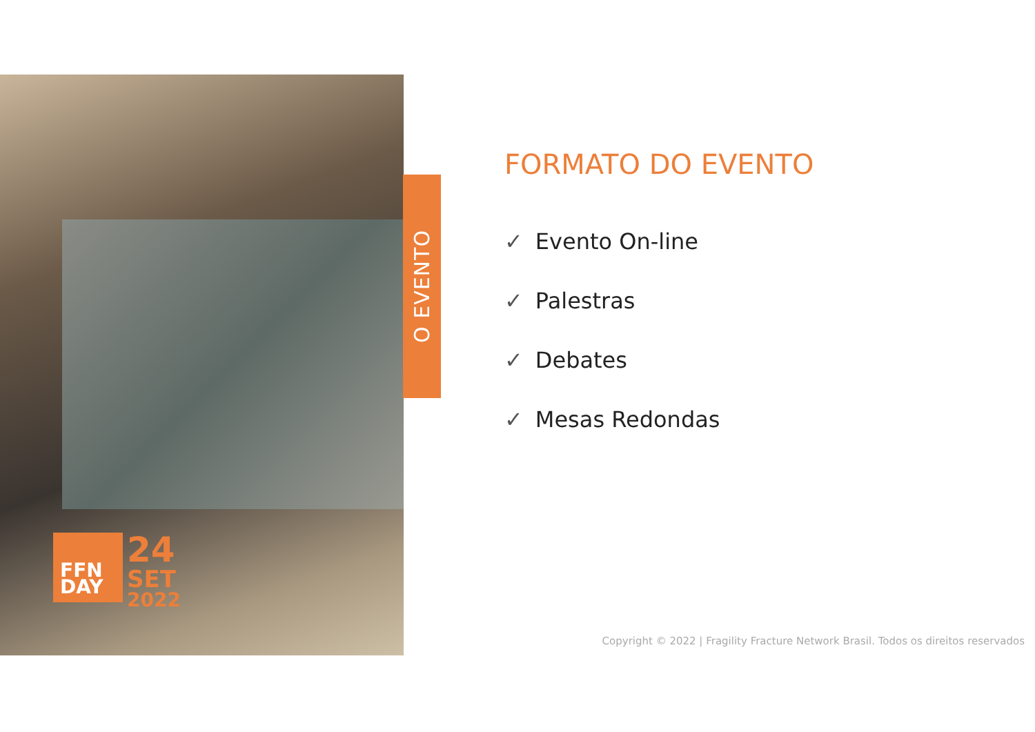O EVENTO
FFN
DAY
24
SET
2022
FORMATO DO EVENTO
✓ Evento On-line
✓ Palestras
✓ Debates
✓ Mesas Redondas
Copyright © 2022 | Fragility Fracture Network Brasil. Todos os direitos reservados